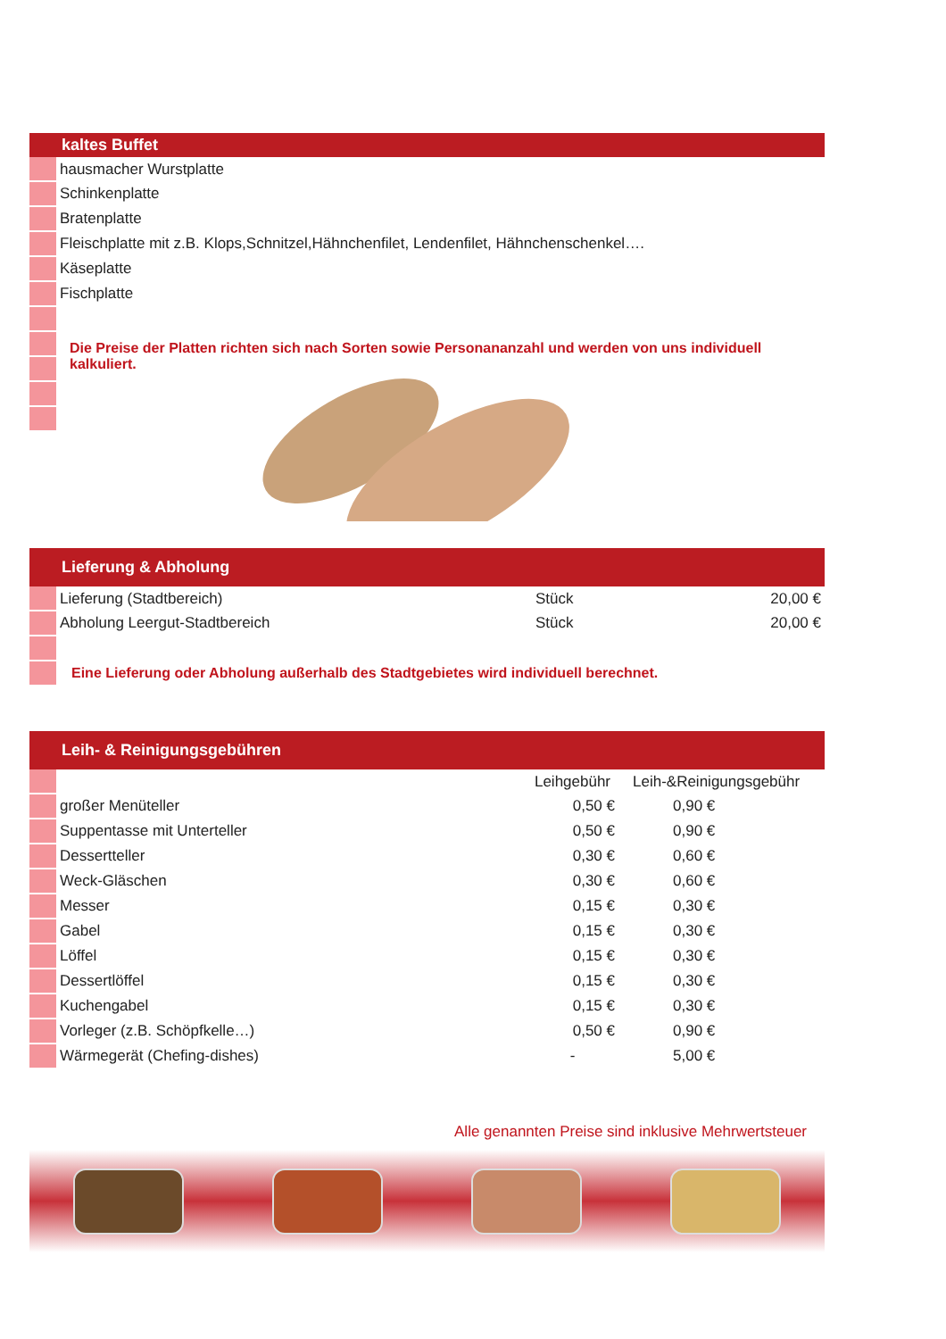kaltes Buffet
| | hausmacher Wurstplatte |
| | Schinkenplatte |
| | Bratenplatte |
| | Fleischplatte mit z.B. Klops,Schnitzel,Hähnchenfilet, Lendenfilet, Hähnchenschenkel…. |
| | Käseplatte |
| | Fischplatte |
| | Die Preise der Platten richten sich nach Sorten sowie Personananzahl und werden von uns individuell kalkuliert. |
Lieferung & Abholung
| | Lieferung (Stadtbereich) | Stück | 20,00 € |
| | Abholung Leergut-Stadtbereich | Stück | 20,00 € |
| | Eine Lieferung oder Abholung außerhalb des Stadtgebietes wird individuell berechnet. | | |
Leih- & Reinigungsgebühren
| | | Leihgebühr | Leih-&Reinigungsgebühr |
| | großer Menüteller | 0,50 € | 0,90 € |
| | Suppentasse mit Unterteller | 0,50 € | 0,90 € |
| | Dessertteller | 0,30 € | 0,60 € |
| | Weck-Gläschen | 0,30 € | 0,60 € |
| | Messer | 0,15 € | 0,30 € |
| | Gabel | 0,15 € | 0,30 € |
| | Löffel | 0,15 € | 0,30 € |
| | Dessertlöffel | 0,15 € | 0,30 € |
| | Kuchengabel | 0,15 € | 0,30 € |
| | Vorleger (z.B. Schöpfkelle…) | 0,50 € | 0,90 € |
| | Wärmegerät (Chefing-dishes) | - | 5,00 € |
Alle genannten Preise sind inklusive Mehrwertsteuer